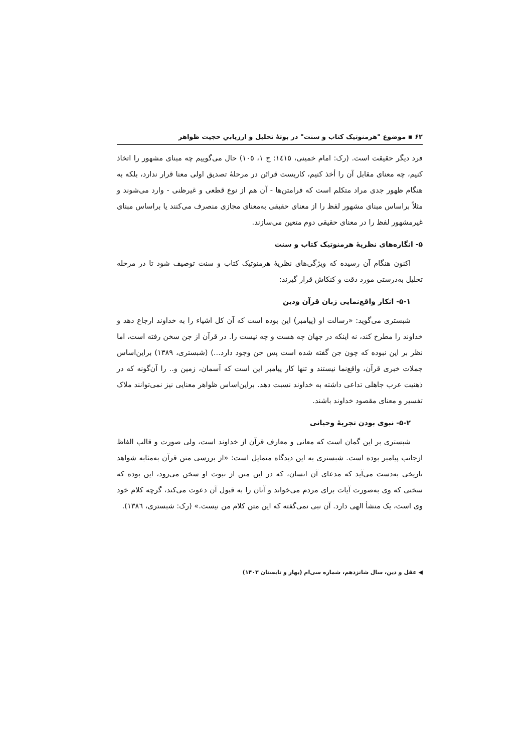۶۲ ▪ موضوع "هرمنوتیک کتاب و سنت" در بوتهٔ تحلیل و ارزیابیِ حجیت ظواهر
فرد دیگر حقیقت است. (رک: امام خمینی، ١٤١٥: ج ١، ١٠٥) حال می‌گوییم چه مبنای مشهور را اتخاذ کنیم، چه معنای مقابل آن را أخذ کنیم، کاربست قرائن در مرحلهٔ تصدیق اولی معنا قرار ندارد، بلکه به هنگام ظهور جدی مراد متکلم است که فرامتن‌ها - آن هم از نوع قطعی و غیرظنی - وارد می‌شوند و مثلاً براساس مبنای مشهور لفظ را از معنای حقیقی به‌معنای مجازی منصرف می‌کنند یا براساس مبنای غیرمشهور لفظ را در معنای حقیقی دوم متعین می‌سازند.
۵- انگاره‌های نظریهٔ هرمنوتیک کتاب و سنت
اکنون هنگام آن رسیده که ویژگی‌های نظریهٔ هرمنوتیک کتاب و سنت توصیف شود تا در مرحله تحلیل به‌درستی مورد دقت و کنکاش قرار گیرند:
۵-۱- انکار واقع‌نمایی زبان قرآن ودین
شبستری می‌گوید: «رسالت او (پیامبر) این بوده است که آن کل اشیاء را به خداوند ارجاع دهد و خداوند را مطرح کند، نه اینکه در جهان چه هست و چه نیست را. در قرآن از جن سخن رفته است، اما نظر بر این نبوده که چون جن گفته شده است پس جن وجود دارد...) (شبستری، ١٣٨٩) براین‌اساس جملات خبری قرآن، واقع‌نما نیستند و تنها کار پیامبر این است که آسمان، زمین و.. را آن‌گونه که در ذهنیت عرب جاهلی تداعی داشته به خداوند نسبت دهد. براین‌اساس ظواهر معنایی نیز نمی‌توانند ملاک تفسیر و معنای مقصود خداوند باشند.
۵-۲- نبوی بودن تجربهٔ وحیانی
شبستری بر این گمان است که معانی و معارف قرآن از خداوند است، ولی صورت و قالب الفاظ ازجانب پیامبر بوده است. شبستری به این دیدگاه متمایل است: «از بررسی متن قرآن به‌مثابه شواهد تاریخی به‌دست می‌آید که مدعای آن انسان، که در این متن از نبوت او سخن می‌رود، این بوده که سخنی که وی به‌صورت آیات برای مردم می‌خواند و آنان را به قبول آن دعوت می‌کند، گرچه کلام خود وی است، یک منشأ الهی دارد. آن نبی نمی‌گفته که این متن کلام من نیست.» (رک: شبستری، ١٣٨٦).
◀ عقل و دین، سال شانزدهم، شماره سی‌ام (بهار و تابستان ۱۴۰۳)